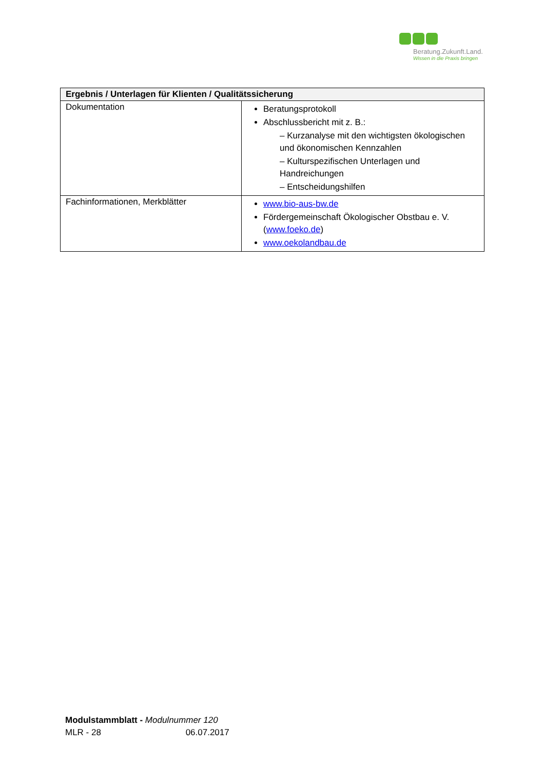Beratung.Zukunft.Land.
Wissen in die Praxis bringen
| Ergebnis / Unterlagen für Klienten / Qualitätssicherung | |
| --- | --- |
| Dokumentation | Beratungsprotokoll Abschlussbericht mit z. B.: – Kurzanalyse mit den wichtigsten ökologischen und ökonomischen Kennzahlen – Kulturspezifischen Unterlagen und Handreichungen – Entscheidungshilfen |
| Fachinformationen, Merkblätter | www.bio-aus-bw.de Fördergemeinschaft Ökologischer Obstbau e. V. ( www.foeko.de ) www.oekolandbau.de |
Modulstammblatt - Modulnummer 120
MLR - 28 06.07.2017